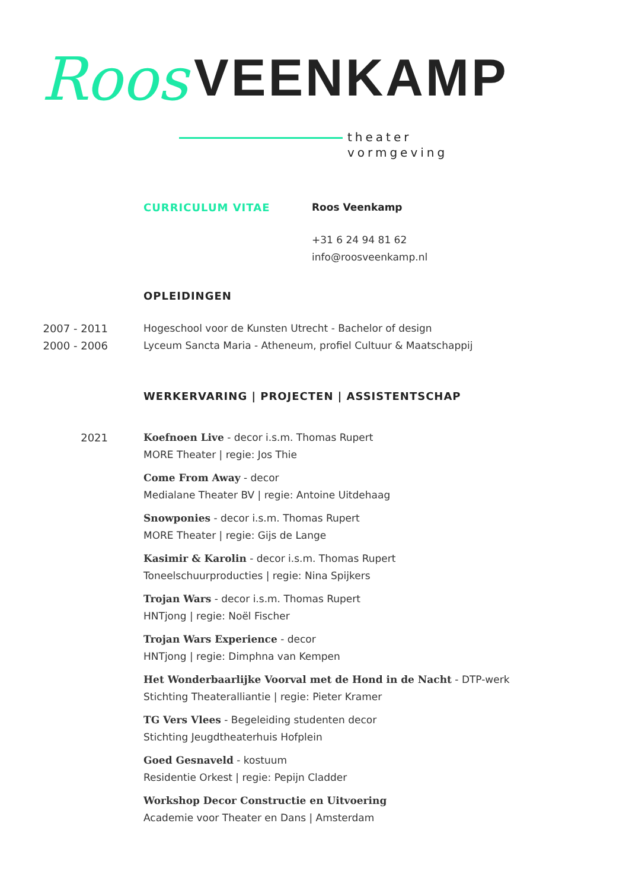Roos VEENKAMP
theater
vormgeving
CURRICULUM VITAE
Roos Veenkamp
+31 6 24 94 81 62
info@roosveenkamp.nl
OPLEIDINGEN
2007 - 2011
2000 - 2006
Hogeschool voor de Kunsten Utrecht - Bachelor of design
Lyceum Sancta Maria - Atheneum, profiel Cultuur & Maatschappij
WERKERVARING | PROJECTEN | ASSISTENTSCHAP
2021 Koefnoen Live - decor i.s.m. Thomas Rupert
MORE Theater | regie: Jos Thie
Come From Away - decor
Medialane Theater BV | regie: Antoine Uitdehaag
Snowponies - decor i.s.m. Thomas Rupert
MORE Theater | regie: Gijs de Lange
Kasimir & Karolin - decor i.s.m. Thomas Rupert
Toneelschuurproducties | regie: Nina Spijkers
Trojan Wars - decor i.s.m. Thomas Rupert
HNTjong | regie: Noël Fischer
Trojan Wars Experience - decor
HNTjong | regie: Dimphna van Kempen
Het Wonderbaarlijke Voorval met de Hond in de Nacht - DTP-werk
Stichting Theateralliantie | regie: Pieter Kramer
TG Vers Vlees - Begeleiding studenten decor
Stichting Jeugdtheaterhuis Hofplein
Goed Gesnaveld - kostuum
Residentie Orkest | regie: Pepijn Cladder
Workshop Decor Constructie en Uitvoering
Academie voor Theater en Dans | Amsterdam